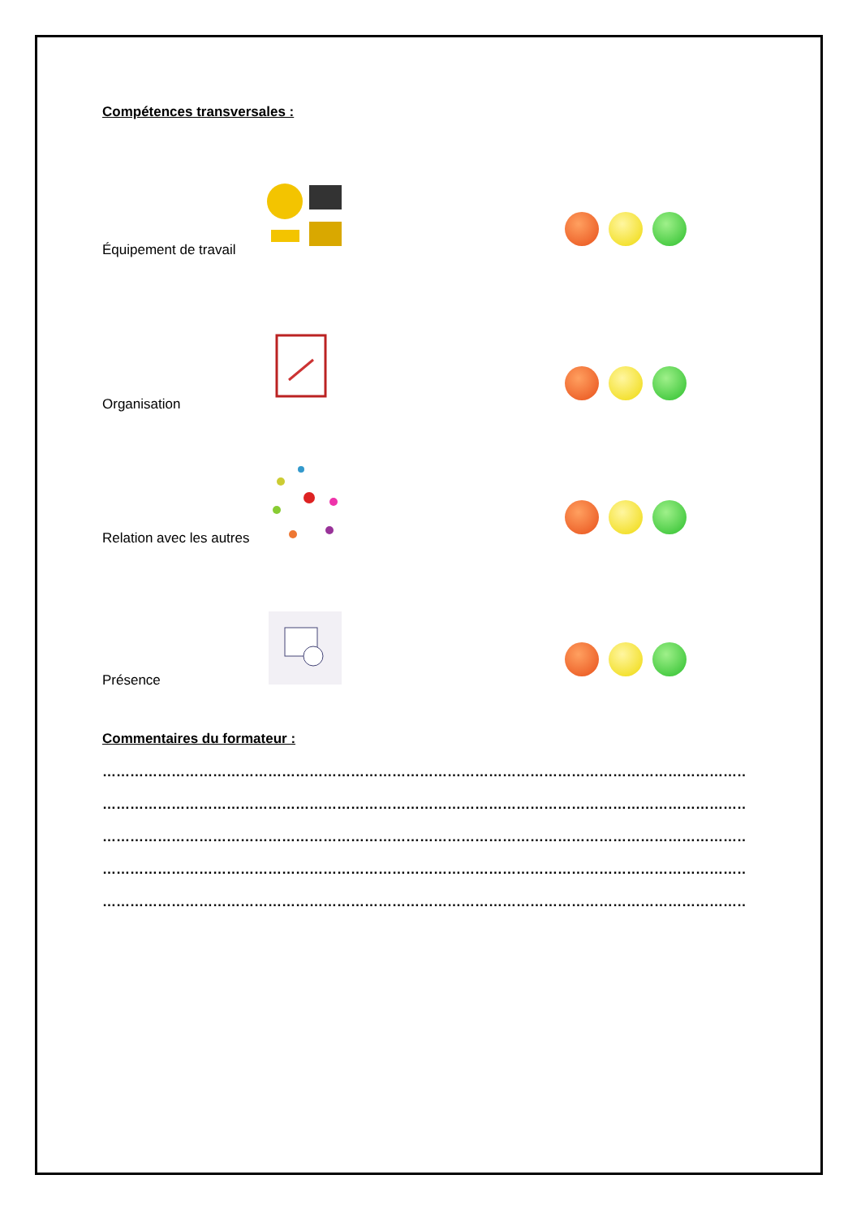Compétences transversales :
Équipement de travail
Organisation
Relation avec les autres
Présence
Commentaires du formateur :
……………………………………………………………………………………………………………………………………………
……………………………………………………………………………………………………………………………………………
……………………………………………………………………………………………………………………………………………
……………………………………………………………………………………………………………………………………………
……………………………………………………………………………………………………………………………………………